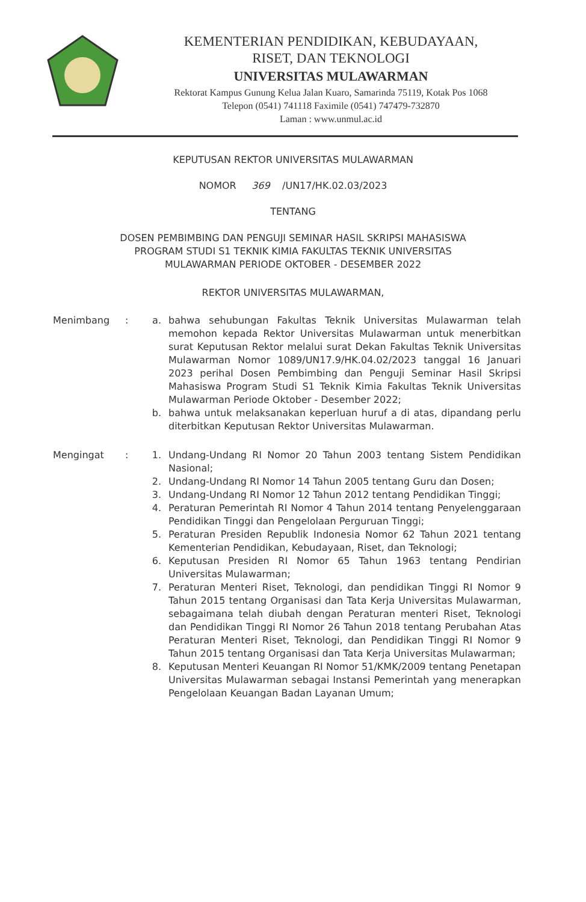KEMENTERIAN PENDIDIKAN, KEBUDAYAAN,
RISET, DAN TEKNOLOGI
UNIVERSITAS MULAWARMAN
Rektorat Kampus Gunung Kelua Jalan Kuaro, Samarinda 75119, Kotak Pos 1068
Telepon (0541) 741118 Faximile (0541) 747479-732870
Laman : www.unmul.ac.id
KEPUTUSAN REKTOR UNIVERSITAS MULAWARMAN
NOMOR 369 /UN17/HK.02.03/2023
TENTANG
DOSEN PEMBIMBING DAN PENGUJI SEMINAR HASIL SKRIPSI MAHASISWA
PROGRAM STUDI S1 TEKNIK KIMIA FAKULTAS TEKNIK UNIVERSITAS
MULAWARMAN PERIODE OKTOBER - DESEMBER 2022
REKTOR UNIVERSITAS MULAWARMAN,
Menimbang : a. bahwa sehubungan Fakultas Teknik Universitas Mulawarman telah memohon kepada Rektor Universitas Mulawarman untuk menerbitkan surat Keputusan Rektor melalui surat Dekan Fakultas Teknik Universitas Mulawarman Nomor 1089/UN17.9/HK.04.02/2023 tanggal 16 Januari 2023 perihal Dosen Pembimbing dan Penguji Seminar Hasil Skripsi Mahasiswa Program Studi S1 Teknik Kimia Fakultas Teknik Universitas Mulawarman Periode Oktober - Desember 2022;
b. bahwa untuk melaksanakan keperluan huruf a di atas, dipandang perlu diterbitkan Keputusan Rektor Universitas Mulawarman.
Mengingat : 1. Undang-Undang RI Nomor 20 Tahun 2003 tentang Sistem Pendidikan Nasional;
2. Undang-Undang RI Nomor 14 Tahun 2005 tentang Guru dan Dosen;
3. Undang-Undang RI Nomor 12 Tahun 2012 tentang Pendidikan Tinggi;
4. Peraturan Pemerintah RI Nomor 4 Tahun 2014 tentang Penyelenggaraan Pendidikan Tinggi dan Pengelolaan Perguruan Tinggi;
5. Peraturan Presiden Republik Indonesia Nomor 62 Tahun 2021 tentang Kementerian Pendidikan, Kebudayaan, Riset, dan Teknologi;
6. Keputusan Presiden RI Nomor 65 Tahun 1963 tentang Pendirian Universitas Mulawarman;
7. Peraturan Menteri Riset, Teknologi, dan pendidikan Tinggi RI Nomor 9 Tahun 2015 tentang Organisasi dan Tata Kerja Universitas Mulawarman, sebagaimana telah diubah dengan Peraturan menteri Riset, Teknologi dan Pendidikan Tinggi RI Nomor 26 Tahun 2018 tentang Perubahan Atas Peraturan Menteri Riset, Teknologi, dan Pendidikan Tinggi RI Nomor 9 Tahun 2015 tentang Organisasi dan Tata Kerja Universitas Mulawarman;
8. Keputusan Menteri Keuangan RI Nomor 51/KMK/2009 tentang Penetapan Universitas Mulawarman sebagai Instansi Pemerintah yang menerapkan Pengelolaan Keuangan Badan Layanan Umum;